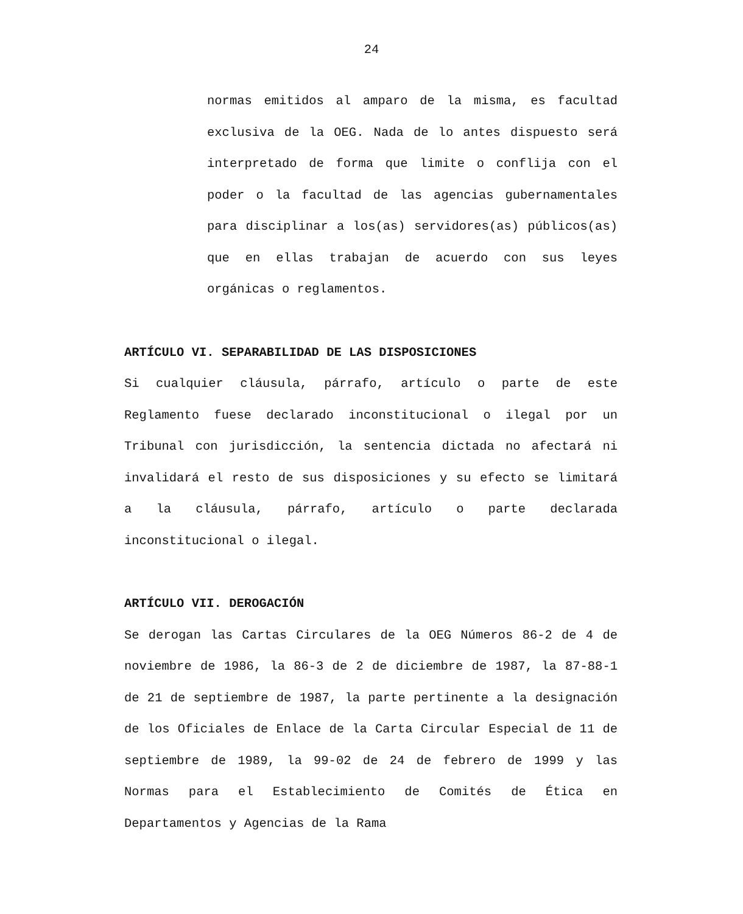24
normas emitidos al amparo de la misma, es facultad exclusiva de la OEG. Nada de lo antes dispuesto será interpretado de forma que limite o conflija con el poder o la facultad de las agencias gubernamentales para disciplinar a los(as) servidores(as) públicos(as) que en ellas trabajan de acuerdo con sus leyes orgánicas o reglamentos.
ARTÍCULO VI. SEPARABILIDAD DE LAS DISPOSICIONES
Si cualquier cláusula, párrafo, artículo o parte de este Reglamento fuese declarado inconstitucional o ilegal por un Tribunal con jurisdicción, la sentencia dictada no afectará ni invalidará el resto de sus disposiciones y su efecto se limitará a la cláusula, párrafo, artículo o parte declarada inconstitucional o ilegal.
ARTÍCULO VII. DEROGACIÓN
Se derogan las Cartas Circulares de la OEG Números 86-2 de 4 de noviembre de 1986, la 86-3 de 2 de diciembre de 1987, la 87-88-1 de 21 de septiembre de 1987, la parte pertinente a la designación de los Oficiales de Enlace de la Carta Circular Especial de 11 de septiembre de 1989, la 99-02 de 24 de febrero de 1999 y las Normas para el Establecimiento de Comités de Ética en Departamentos y Agencias de la Rama